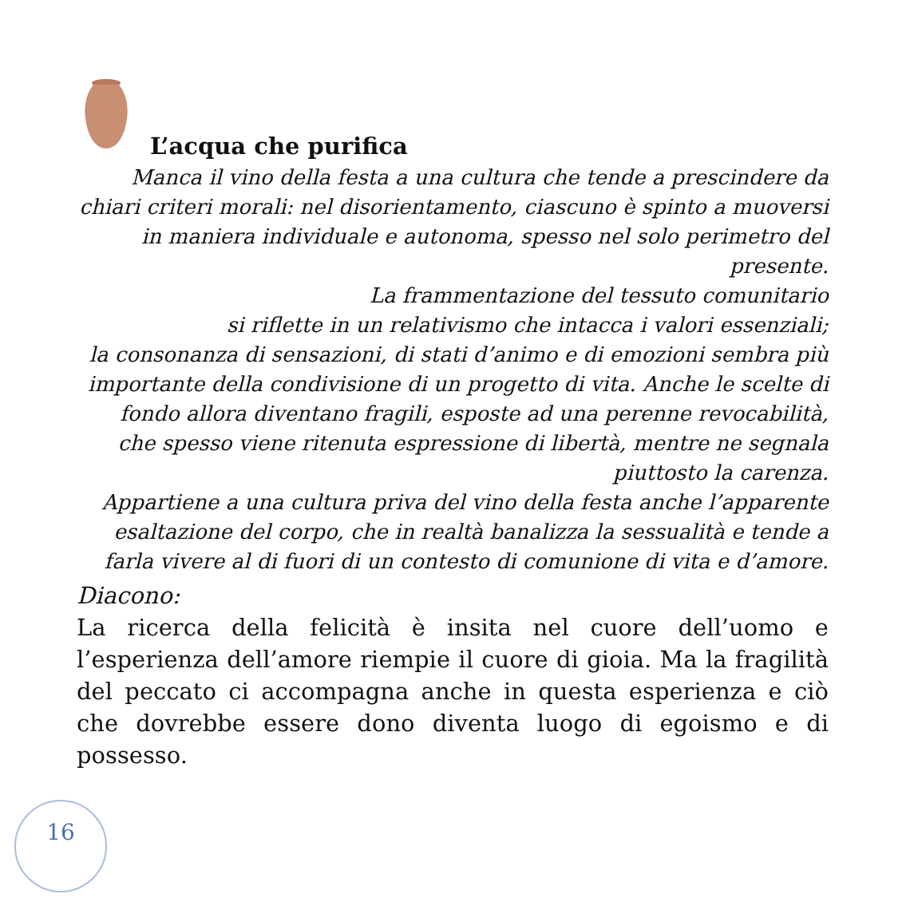L’acqua che purifica
Manca il vino della festa a una cultura che tende a prescindere da chiari criteri morali: nel disorientamento, ciascuno è spinto a muoversi in maniera individuale e autonoma, spesso nel solo perimetro del presente.
La frammentazione del tessuto comunitario
si riflette in un relativismo che intacca i valori essenziali;
la consonanza di sensazioni, di stati d’animo e di emozioni sembra più importante della condivisione di un progetto di vita. Anche le scelte di fondo allora diventano fragili, esposte ad una perenne revocabilità, che spesso viene ritenuta espressione di libertà, mentre ne segnala piuttosto la carenza.
Appartiene a una cultura priva del vino della festa anche l’apparente esaltazione del corpo, che in realtà banalizza la sessualità e tende a farla vivere al di fuori di un contesto di comunione di vita e d’amore.
Diacono:
La ricerca della felicità è insita nel cuore dell’uomo e l’esperienza dell’amore riempie il cuore di gioia. Ma la fragilità del peccato ci accompagna anche in questa esperienza e ciò che dovrebbe essere dono diventa luogo di egoismo e di possesso.
16